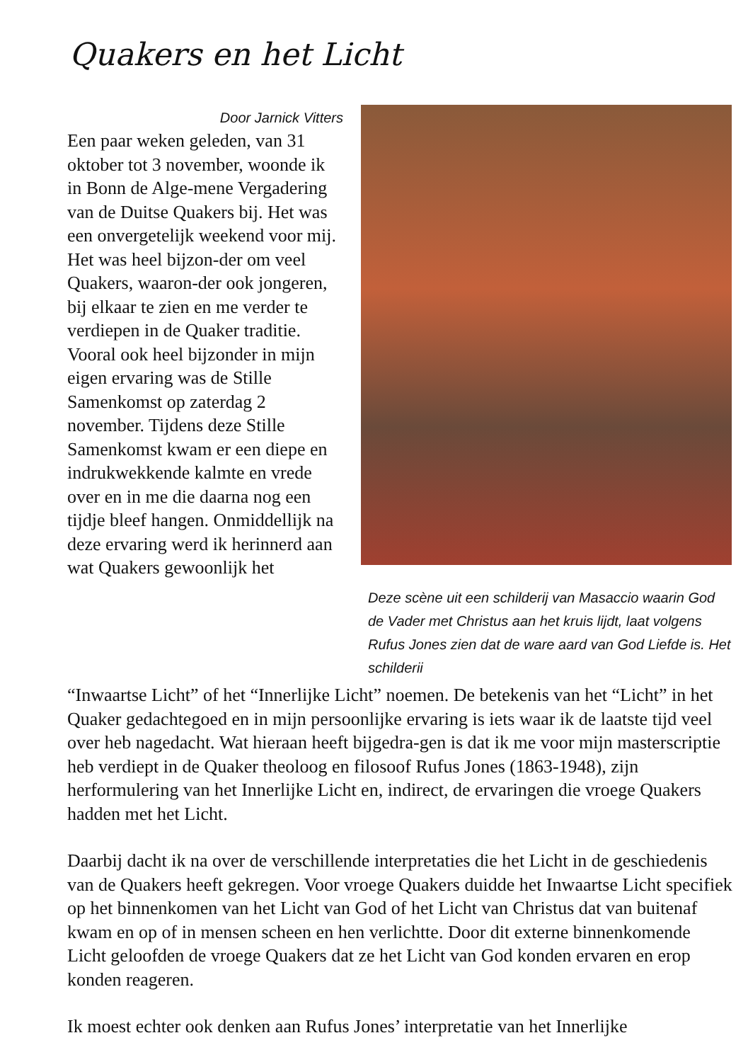Quakers en het Licht
Door Jarnick Vitters
Een paar weken geleden, van 31 oktober tot 3 november, woonde ik in Bonn de Alge-mene Vergadering van de Duitse Quakers bij. Het was een onvergetelijk weekend voor mij. Het was heel bijzon-der om veel Quakers, waaron-der ook jongeren, bij elkaar te zien en me verder te verdiepen in de Quaker traditie.
Vooral ook heel bijzonder in mijn eigen ervaring was de Stille Samenkomst op zaterdag 2 november. Tijdens deze Stille Samenkomst kwam er een diepe en indrukwekkende kalmte en vrede over en in me die daarna nog een tijdje bleef hangen. Onmiddellijk na deze ervaring werd ik herinnerd aan wat Quakers gewoonlijk het
Deze scène uit een schilderij van Masaccio waarin God de Vader met Christus aan het kruis lijdt, laat volgens Rufus Jones zien dat de ware aard van God Liefde is. Het schilderii
“Inwaartse Licht” of het “Innerlijke Licht” noemen. De betekenis van het “Licht” in het Quaker gedachtegoed en in mijn persoonlijke ervaring is iets waar ik de laatste tijd veel over heb nagedacht. Wat hieraan heeft bijgedra-gen is dat ik me voor mijn masterscriptie heb verdiept in de Quaker theoloog en filosoof Rufus Jones (1863-1948), zijn herformulering van het Innerlijke Licht en, indirect, de ervaringen die vroege Quakers hadden met het Licht.
Daarbij dacht ik na over de verschillende interpretaties die het Licht in de geschiedenis van de Quakers heeft gekregen. Voor vroege Quakers duidde het Inwaartse Licht specifiek op het binnenkomen van het Licht van God of het Licht van Christus dat van buitenaf kwam en op of in mensen scheen en hen verlichtte. Door dit externe binnenkomende Licht geloofden de vroege Quakers dat ze het Licht van God konden ervaren en erop konden reageren.
Ik moest echter ook denken aan Rufus Jones’ interpretatie van het Innerlijke